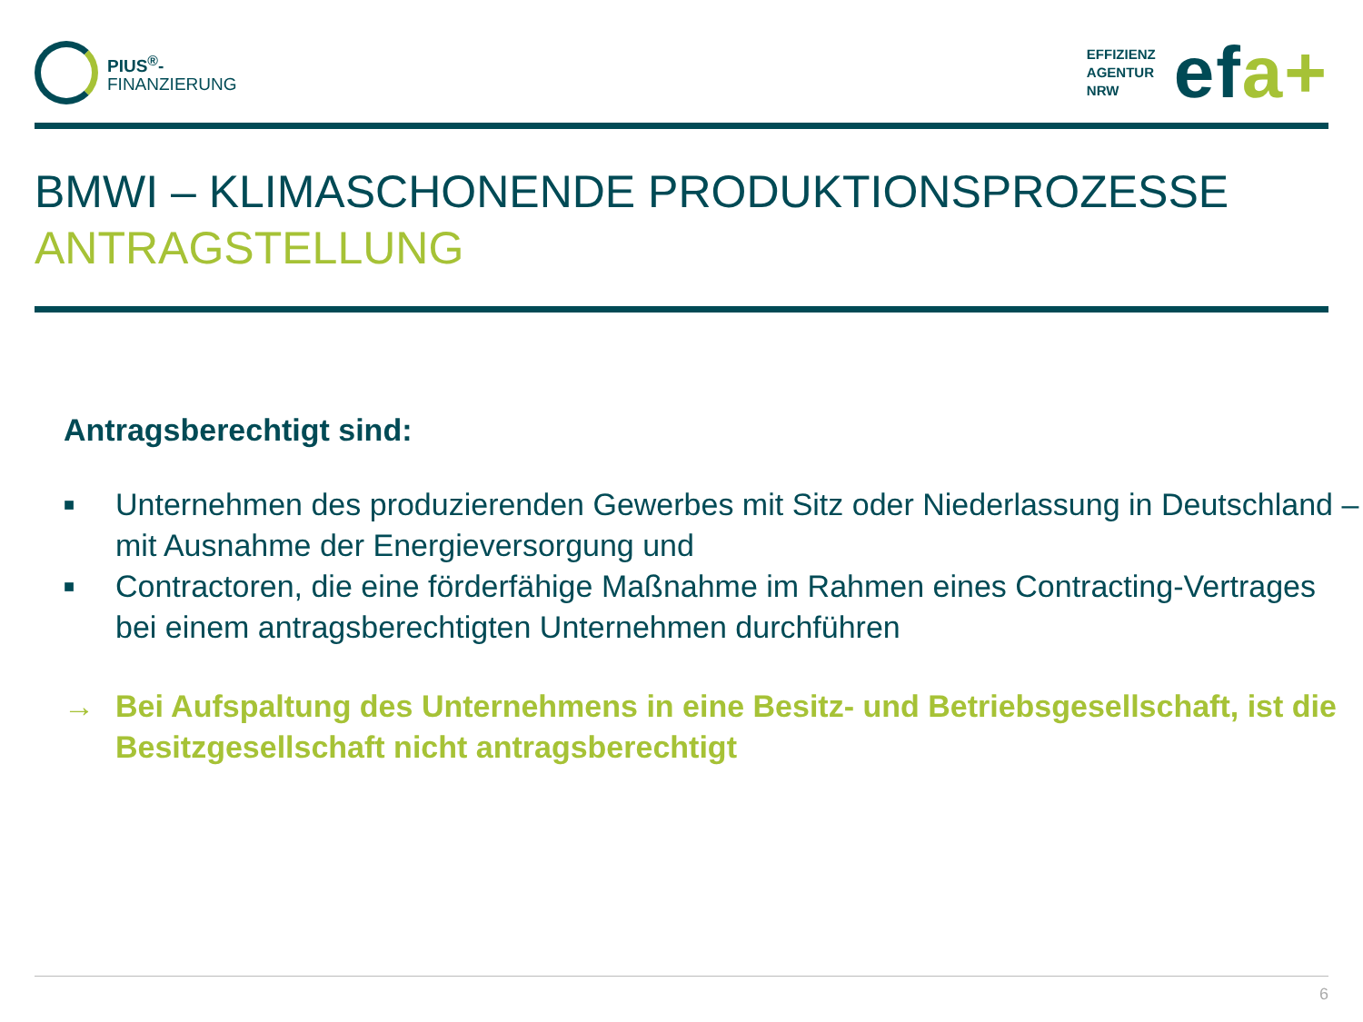PIUS<sup>®</sup>-
FINANZIERUNG
EFFIZIENZ
AGENTUR
NRW
efa+
BMWI – KLIMASCHONENDE PRODUKTIONSPROZESSE
ANTRAGSTELLUNG
Antragsberechtigt sind:
■ Unternehmen des produzierenden Gewerbes mit Sitz oder Niederlassung in Deutschland – mit Ausnahme der Energieversorgung und
■ Contractoren, die eine förderfähige Maßnahme im Rahmen eines Contracting-Vertrages bei einem antragsberechtigten Unternehmen durchführen
→ Bei Aufspaltung des Unternehmens in eine Besitz- und Betriebsgesellschaft, ist die Besitzgesellschaft nicht antragsberechtigt
6